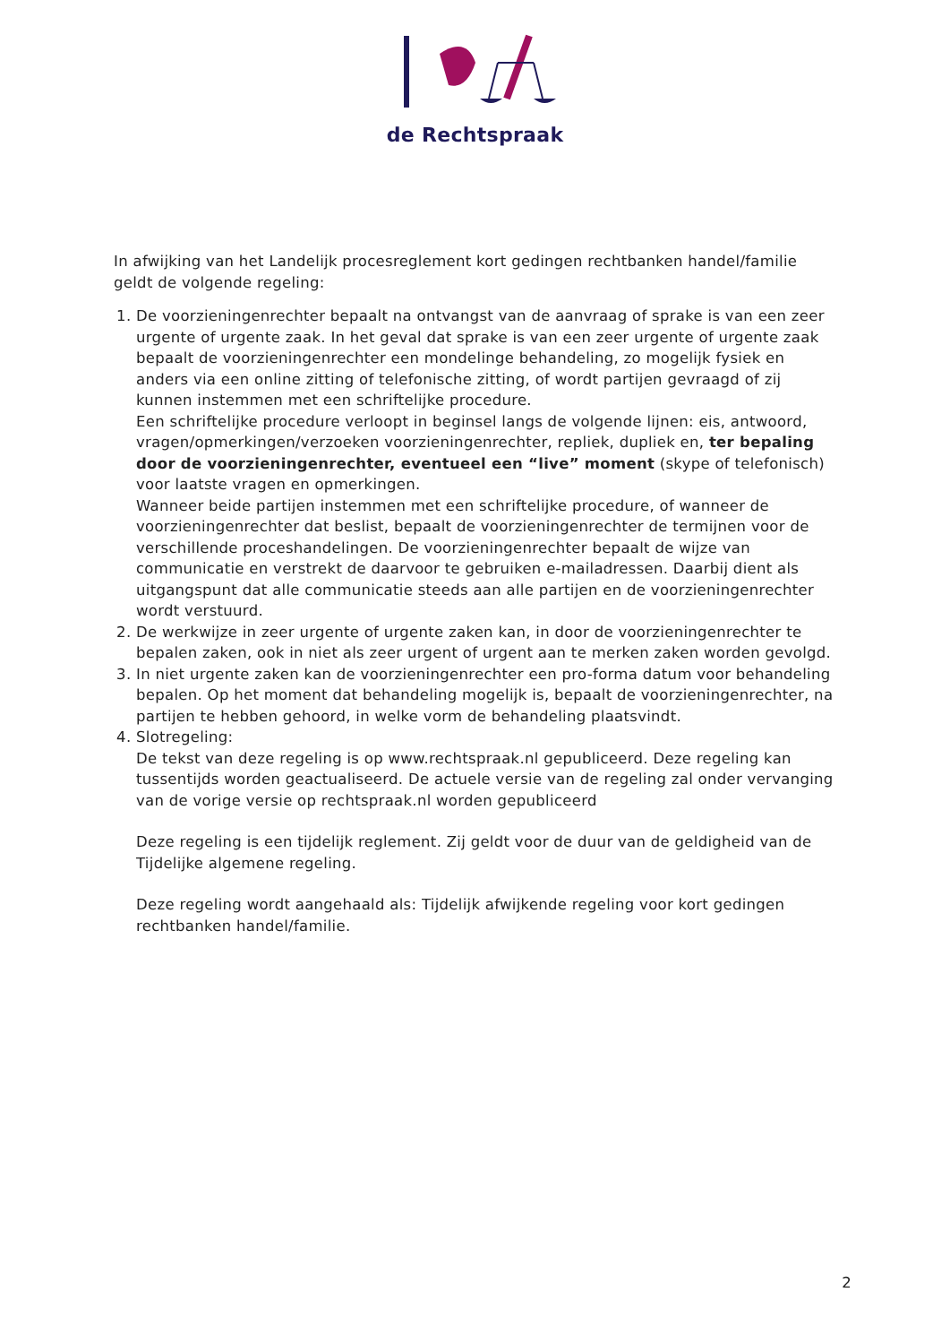de Rechtspraak
In afwijking van het Landelijk procesreglement kort gedingen rechtbanken handel/familie geldt de volgende regeling:
1. De voorzieningenrechter bepaalt na ontvangst van de aanvraag of sprake is van een zeer urgente of urgente zaak. In het geval dat sprake is van een zeer urgente of urgente zaak bepaalt de voorzieningenrechter een mondelinge behandeling, zo mogelijk fysiek en anders via een online zitting of telefonische zitting, of wordt partijen gevraagd of zij kunnen instemmen met een schriftelijke procedure.
Een schriftelijke procedure verloopt in beginsel langs de volgende lijnen: eis, antwoord, vragen/opmerkingen/verzoeken voorzieningenrechter, repliek, dupliek en, ter bepaling door de voorzieningenrechter, eventueel een “live” moment (skype of telefonisch) voor laatste vragen en opmerkingen.
Wanneer beide partijen instemmen met een schriftelijke procedure, of wanneer de voorzieningenrechter dat beslist, bepaalt de voorzieningenrechter de termijnen voor de verschillende proceshandelingen. De voorzieningenrechter bepaalt de wijze van communicatie en verstrekt de daarvoor te gebruiken e-mailadressen. Daarbij dient als uitgangspunt dat alle communicatie steeds aan alle partijen en de voorzieningenrechter wordt verstuurd.
2. De werkwijze in zeer urgente of urgente zaken kan, in door de voorzieningenrechter te bepalen zaken, ook in niet als zeer urgent of urgent aan te merken zaken worden gevolgd.
3. In niet urgente zaken kan de voorzieningenrechter een pro-forma datum voor behandeling bepalen. Op het moment dat behandeling mogelijk is, bepaalt de voorzieningenrechter, na partijen te hebben gehoord, in welke vorm de behandeling plaatsvindt.
4. Slotregeling:
De tekst van deze regeling is op www.rechtspraak.nl gepubliceerd. Deze regeling kan tussentijds worden geactualiseerd. De actuele versie van de regeling zal onder vervanging van de vorige versie op rechtspraak.nl worden gepubliceerd
Deze regeling is een tijdelijk reglement. Zij geldt voor de duur van de geldigheid van de Tijdelijke algemene regeling.
Deze regeling wordt aangehaald als: Tijdelijk afwijkende regeling voor kort gedingen rechtbanken handel/familie.
2